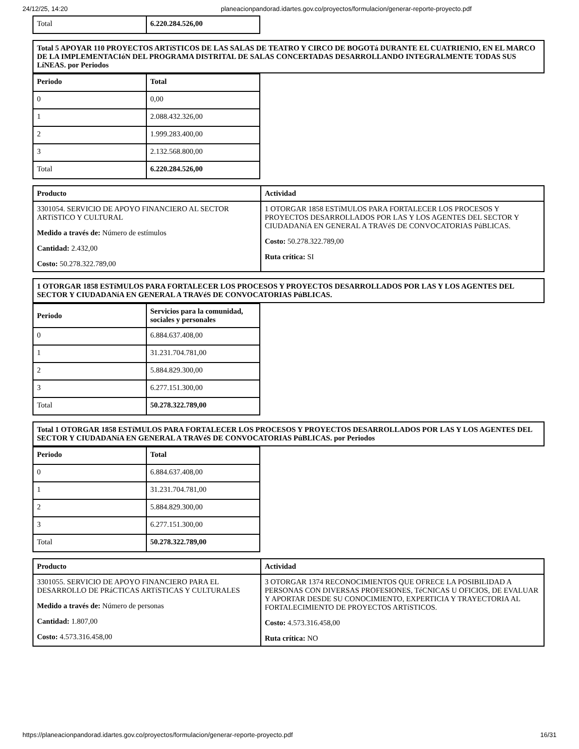24/12/25, 14:20 planeacionpandorad.idartes.gov.co/proyectos/formulacion/generar-reporte-proyecto.pdf
| Total | 6.220.284.526,00 |
| Total 5 APOYAR 110 PROYECTOS ARTíSTICOS DE LAS SALAS DE TEATRO Y CIRCO DE BOGOTá DURANTE EL CUATRIENIO, EN EL MARCO DE LA IMPLEMENTACIóN DEL PROGRAMA DISTRITAL DE SALAS CONCERTADAS DESARROLLANDO INTEGRALMENTE TODAS SUS LíNEAS. por Periodos |
| --- |
| Periodo | Total |
| --- | --- |
| 0 | 0,00 |
| 1 | 2.088.432.326,00 |
| 2 | 1.999.283.400,00 |
| 3 | 2.132.568.800,00 |
| Total | 6.220.284.526,00 |
| Producto | Actividad |
| --- | --- |
| 3301054. SERVICIO DE APOYO FINANCIERO AL SECTOR ARTíSTICO Y CULTURAL Medido a través de: Número de estímulos Cantidad: 2.432,00 Costo: 50.278.322.789,00 | 1 OTORGAR 1858 ESTíMULOS PARA FORTALECER LOS PROCESOS Y PROYECTOS DESARROLLADOS POR LAS Y LOS AGENTES DEL SECTOR Y CIUDADANíA EN GENERAL A TRAVéS DE CONVOCATORIAS PúBLICAS. Costo: 50.278.322.789,00 Ruta crítica: SI |
| 1 OTORGAR 1858 ESTíMULOS PARA FORTALECER LOS PROCESOS Y PROYECTOS DESARROLLADOS POR LAS Y LOS AGENTES DEL SECTOR Y CIUDADANíA EN GENERAL A TRAVéS DE CONVOCATORIAS PúBLICAS. |
| --- |
| Periodo | Servicios para la comunidad, sociales y personales |
| --- | --- |
| 0 | 6.884.637.408,00 |
| 1 | 31.231.704.781,00 |
| 2 | 5.884.829.300,00 |
| 3 | 6.277.151.300,00 |
| Total | 50.278.322.789,00 |
| Total 1 OTORGAR 1858 ESTíMULOS PARA FORTALECER LOS PROCESOS Y PROYECTOS DESARROLLADOS POR LAS Y LOS AGENTES DEL SECTOR Y CIUDADANíA EN GENERAL A TRAVéS DE CONVOCATORIAS PúBLICAS. por Periodos |
| --- |
| Periodo | Total |
| --- | --- |
| 0 | 6.884.637.408,00 |
| 1 | 31.231.704.781,00 |
| 2 | 5.884.829.300,00 |
| 3 | 6.277.151.300,00 |
| Total | 50.278.322.789,00 |
| Producto | Actividad |
| --- | --- |
| 3301055. SERVICIO DE APOYO FINANCIERO PARA EL DESARROLLO DE PRáCTICAS ARTíSTICAS Y CULTURALES Medido a través de: Número de personas Cantidad: 1.807,00 Costo: 4.573.316.458,00 | 3 OTORGAR 1374 RECONOCIMIENTOS QUE OFRECE LA POSIBILIDAD A PERSONAS CON DIVERSAS PROFESIONES, TéCNICAS U OFICIOS, DE EVALUAR Y APORTAR DESDE SU CONOCIMIENTO, EXPERTICIA Y TRAYECTORIA AL FORTALECIMIENTO DE PROYECTOS ARTíSTICOS. Costo: 4.573.316.458,00 Ruta crítica: NO |
https://planeacionpandorad.idartes.gov.co/proyectos/formulacion/generar-reporte-proyecto.pdf 16/31